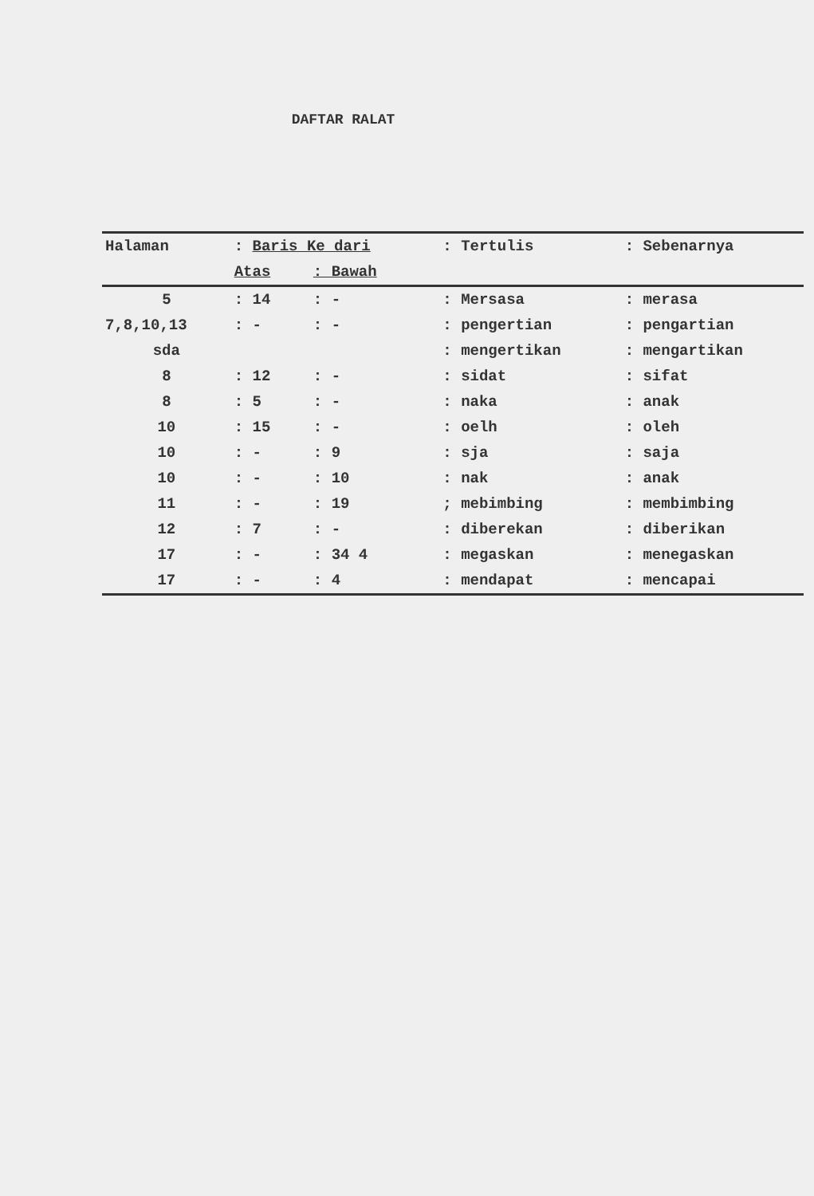DAFTAR RALAT
| Halaman | : Baris Ke dari | | : Tertulis | : Sebenarnya |
| --- | --- | --- | --- | --- |
| | Atas | : Bawah | | |
| 5 | : 14 | : - | : Mersasa | : merasa |
| 7,8,10,13 | : - | : - | : pengertian | : pengartian |
| sda | | | : mengertikan | : mengartikan |
| 8 | : 12 | : - | : sidat | : sifat |
| 8 | : 5 | : - | : naka | : anak |
| 10 | : 15 | : - | : oelh | : oleh |
| 10 | : - | : 9 | : sja | : saja |
| 10 | : - | : 10 | : nak | : anak |
| 11 | : - | : 19 | ; mebimbing | : membimbing |
| 12 | : 7 | : - | : diberekan | : diberikan |
| 17 | : - | : 34 4 | : megaskan | : menegaskan |
| 17 | : - | : 4 | : mendapat | : mencapai |